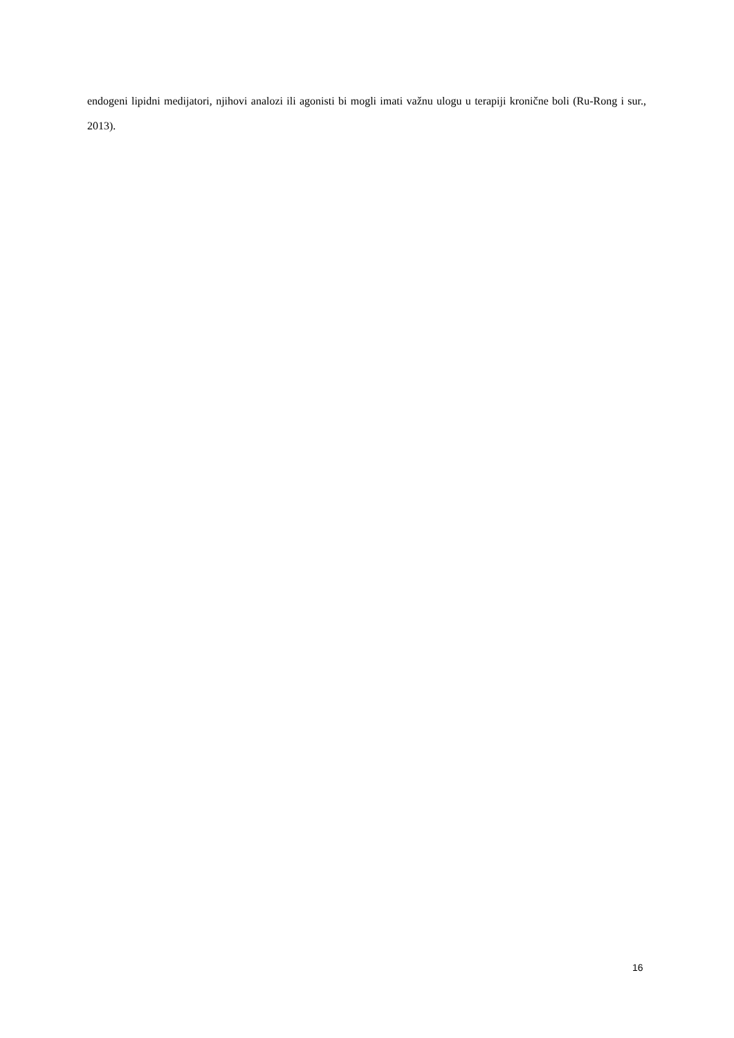endogeni lipidni medijatori, njihovi analozi ili agonisti bi mogli imati važnu ulogu u terapiji kronične boli (Ru-Rong i sur., 2013).
16